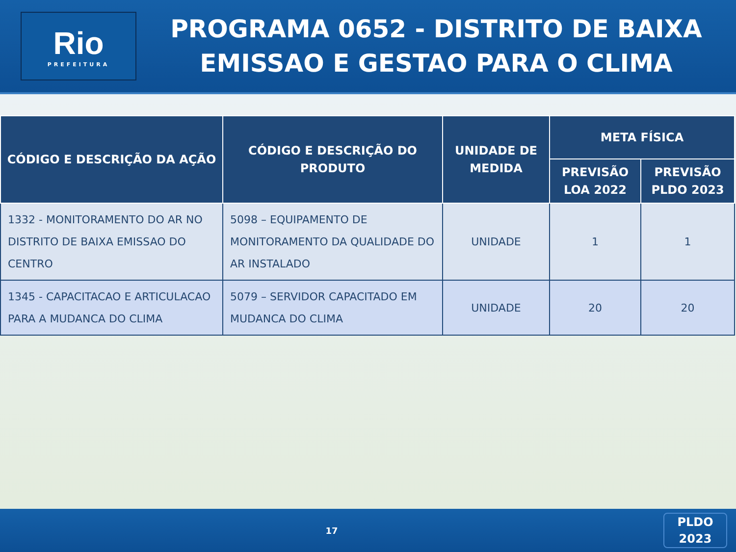Rio
PREFEITURA
PROGRAMA 0652 - DISTRITO DE BAIXA
EMISSAO E GESTAO PARA O CLIMA
| CÓDIGO E DESCRIÇÃO DA AÇÃO | CÓDIGO E DESCRIÇÃO DO PRODUTO | UNIDADE DE MEDIDA | META FÍSICA | |
| --- | --- | --- | --- | --- |
| | | | PREVISÃO LOA 2022 | PREVISÃO PLDO 2023 |
| 1332 - MONITORAMENTO DO AR NO DISTRITO DE BAIXA EMISSAO DO CENTRO | 5098 – EQUIPAMENTO DE MONITORAMENTO DA QUALIDADE DO AR INSTALADO | UNIDADE | 1 | 1 |
| 1345 - CAPACITACAO E ARTICULACAO PARA A MUDANCA DO CLIMA | 5079 – SERVIDOR CAPACITADO EM MUDANCA DO CLIMA | UNIDADE | 20 | 20 |
17
PLDO
2023